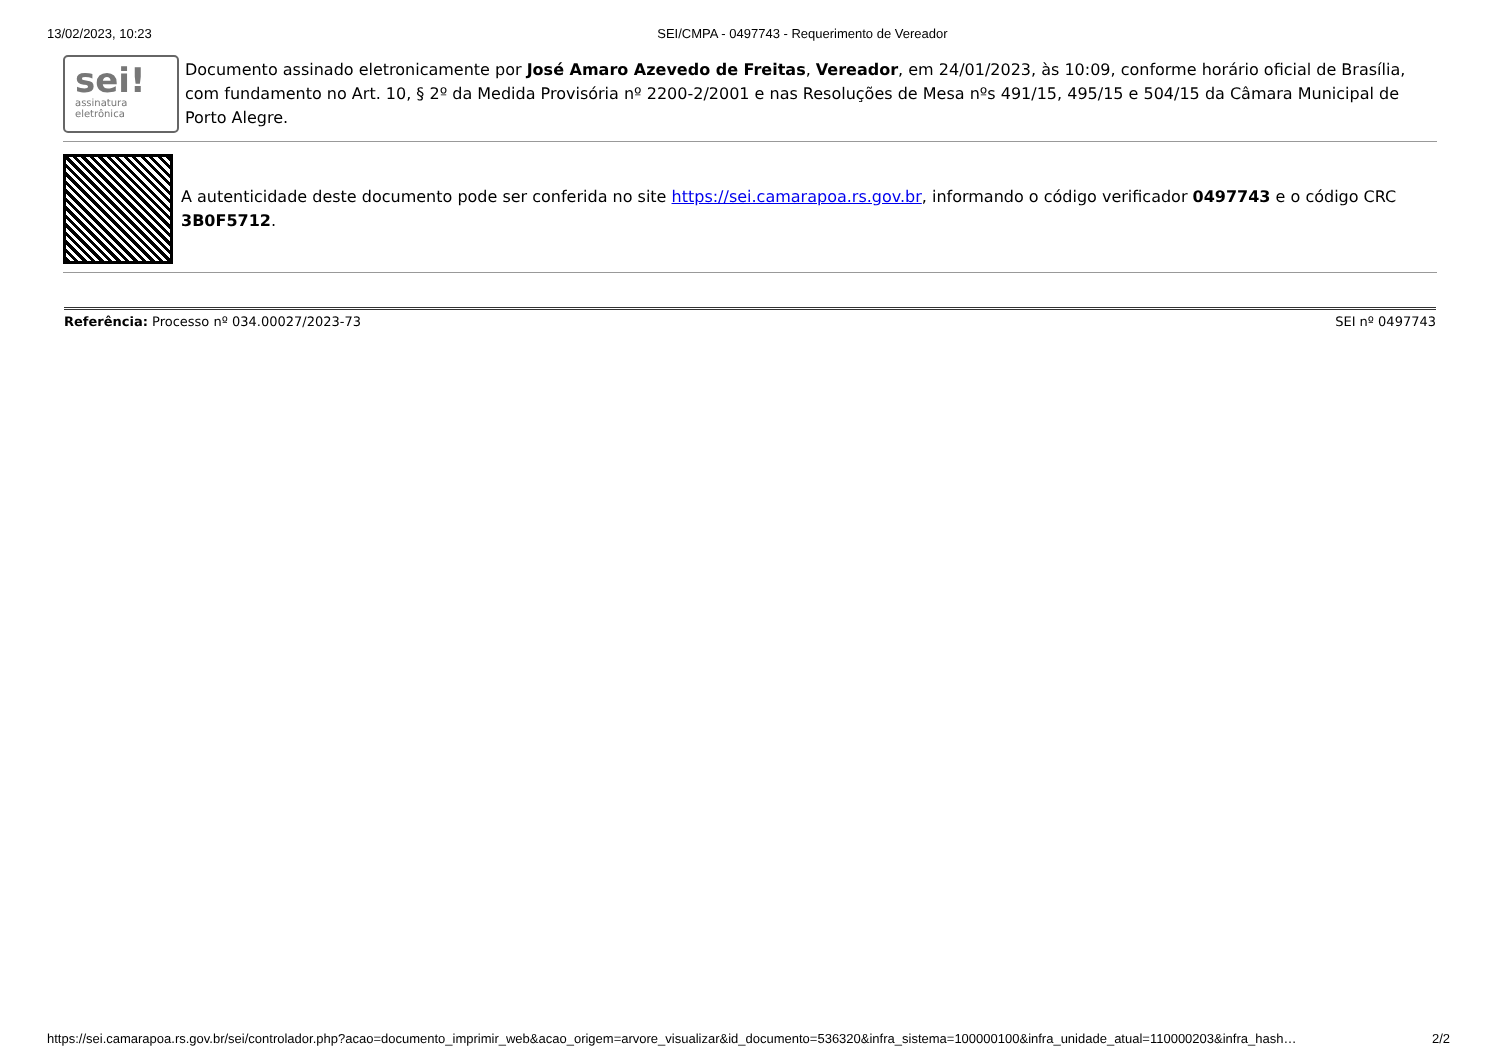13/02/2023, 10:23 SEI/CMPA - 0497743 - Requerimento de Vereador
sei!
assinatura
eletrônica
Documento assinado eletronicamente por José Amaro Azevedo de Freitas, Vereador, em 24/01/2023, às 10:09, conforme horário oficial de Brasília, com fundamento no Art. 10, § 2º da Medida Provisória nº 2200-2/2001 e nas Resoluções de Mesa nºs 491/15, 495/15 e 504/15 da Câmara Municipal de Porto Alegre.
A autenticidade deste documento pode ser conferida no site https://sei.camarapoa.rs.gov.br, informando o código verificador 0497743 e o código CRC 3B0F5712.
Referência: Processo nº 034.00027/2023-73 SEI nº 0497743
https://sei.camarapoa.rs.gov.br/sei/controlador.php?acao=documento_imprimir_web&acao_origem=arvore_visualizar&id_documento=536320&infra_sistema=100000100&infra_unidade_atual=110000203&infra_hash… 2/2